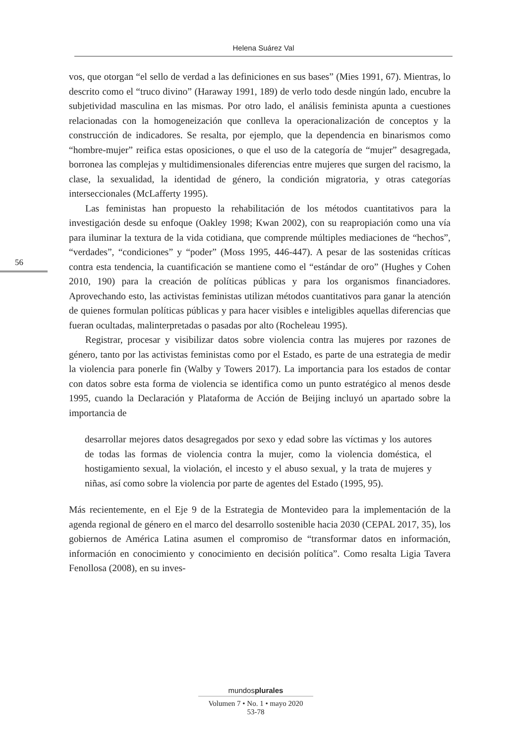Helena Suárez Val
56
vos, que otorgan “el sello de verdad a las definiciones en sus bases” (Mies 1991, 67). Mientras, lo descrito como el “truco divino” (Haraway 1991, 189) de verlo todo desde ningún lado, encubre la subjetividad masculina en las mismas. Por otro lado, el análisis feminista apunta a cuestiones relacionadas con la homogeneización que conlleva la operacionalización de conceptos y la construcción de indicadores. Se resalta, por ejemplo, que la dependencia en binarismos como “hombre-mujer” reifica estas oposiciones, o que el uso de la categoría de “mujer” desagregada, borronea las complejas y multidimensionales diferencias entre mujeres que surgen del racismo, la clase, la sexualidad, la identidad de género, la condición migratoria, y otras categorías interseccionales (McLafferty 1995).
Las feministas han propuesto la rehabilitación de los métodos cuantitativos para la investigación desde su enfoque (Oakley 1998; Kwan 2002), con su reapropiación como una vía para iluminar la textura de la vida cotidiana, que comprende múltiples mediaciones de “hechos”, “verdades”, “condiciones” y “poder” (Moss 1995, 446-447). A pesar de las sostenidas críticas contra esta tendencia, la cuantificación se mantiene como el “estándar de oro” (Hughes y Cohen 2010, 190) para la creación de políticas públicas y para los organismos financiadores. Aprovechando esto, las activistas feministas utilizan métodos cuantitativos para ganar la atención de quienes formulan políticas públicas y para hacer visibles e inteligibles aquellas diferencias que fueran ocultadas, malinterpretadas o pasadas por alto (Rocheleau 1995).
Registrar, procesar y visibilizar datos sobre violencia contra las mujeres por razones de género, tanto por las activistas feministas como por el Estado, es parte de una estrategia de medir la violencia para ponerle fin (Walby y Towers 2017). La importancia para los estados de contar con datos sobre esta forma de violencia se identifica como un punto estratégico al menos desde 1995, cuando la Declaración y Plataforma de Acción de Beijing incluyó un apartado sobre la importancia de
desarrollar mejores datos desagregados por sexo y edad sobre las víctimas y los autores de todas las formas de violencia contra la mujer, como la violencia doméstica, el hostigamiento sexual, la violación, el incesto y el abuso sexual, y la trata de mujeres y niñas, así como sobre la violencia por parte de agentes del Estado (1995, 95).
Más recientemente, en el Eje 9 de la Estrategia de Montevideo para la implementación de la agenda regional de género en el marco del desarrollo sostenible hacia 2030 (CEPAL 2017, 35), los gobiernos de América Latina asumen el compromiso de “transformar datos en información, información en conocimiento y conocimiento en decisión política”. Como resalta Ligia Tavera Fenollosa (2008), en su inves-
mundosplurales
Volumen 7 • No. 1 • mayo 2020
53-78